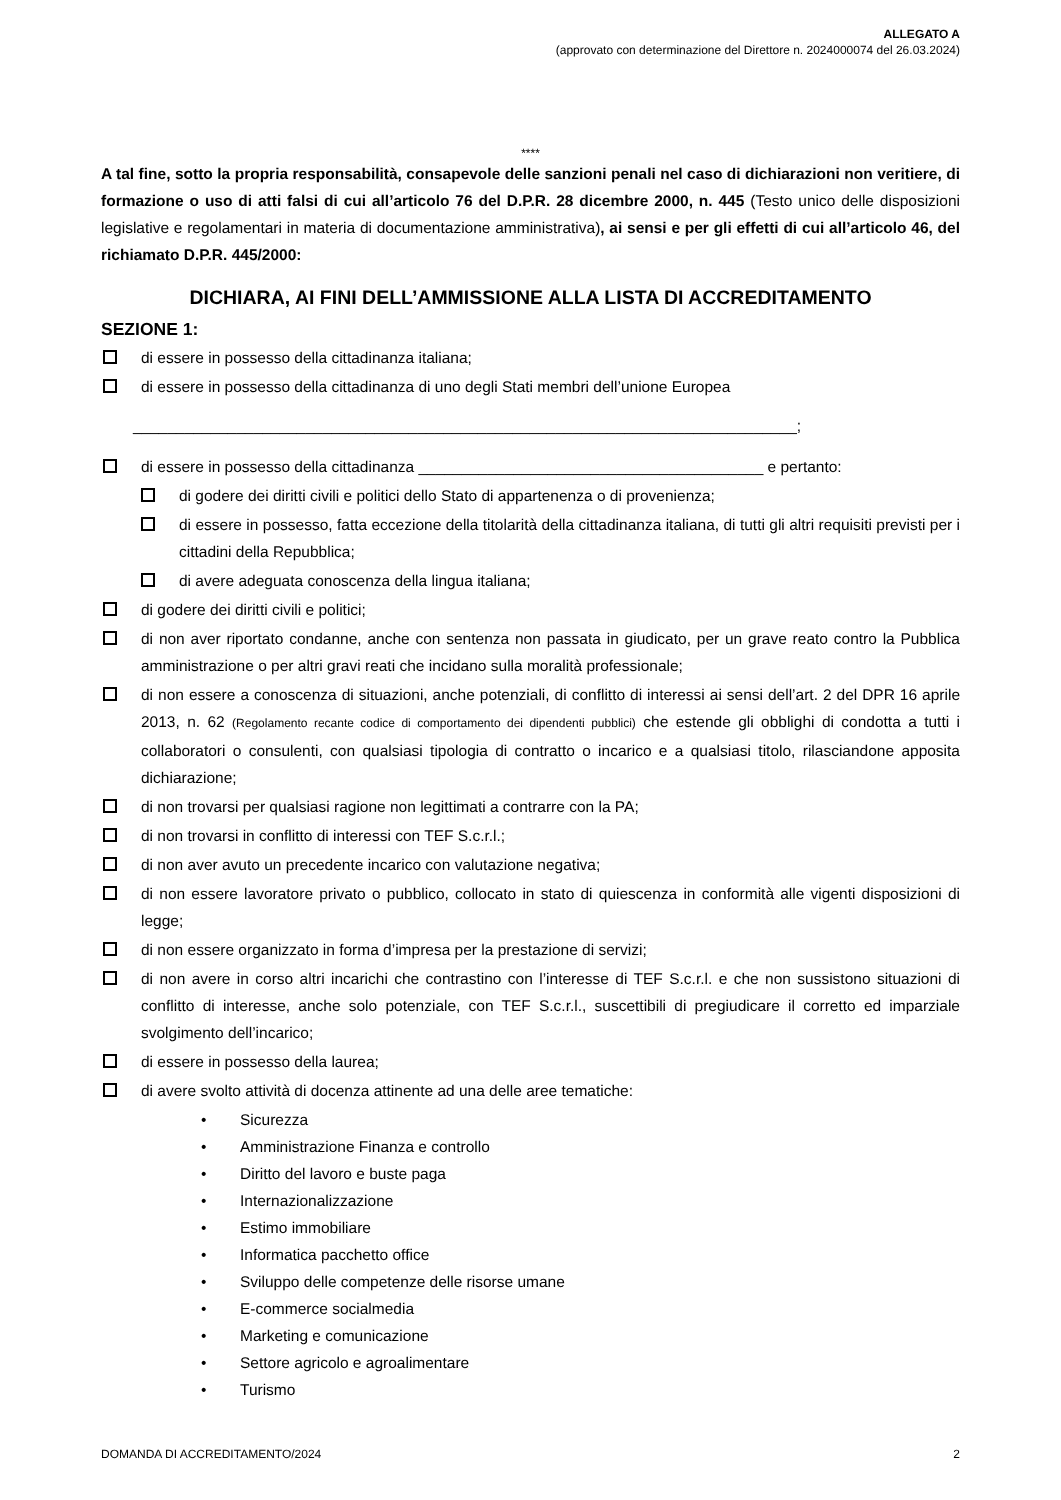ALLEGATO A
(approvato con determinazione del Direttore n. 2024000074 del 26.03.2024)
****
A tal fine, sotto la propria responsabilità, consapevole delle sanzioni penali nel caso di dichiarazioni non veritiere, di formazione o uso di atti falsi di cui all’articolo 76 del D.P.R. 28 dicembre 2000, n. 445 (Testo unico delle disposizioni legislative e regolamentari in materia di documentazione amministrativa), ai sensi e per gli effetti di cui all’articolo 46, del richiamato D.P.R. 445/2000:
DICHIARA, AI FINI DELL’AMMISSIONE ALLA LISTA DI ACCREDITAMENTO
SEZIONE 1:
di essere in possesso della cittadinanza italiana;
di essere in possesso della cittadinanza di uno degli Stati membri dell’unione Europea
_____________________________________________________________________________;
di essere in possesso della cittadinanza ________________________________________ e pertanto:
di godere dei diritti civili e politici dello Stato di appartenenza o di provenienza;
di essere in possesso, fatta eccezione della titolarità della cittadinanza italiana, di tutti gli altri requisiti previsti per i cittadini della Repubblica;
di avere adeguata conoscenza della lingua italiana;
di godere dei diritti civili e politici;
di non aver riportato condanne, anche con sentenza non passata in giudicato, per un grave reato contro la Pubblica amministrazione o per altri gravi reati che incidano sulla moralità professionale;
di non essere a conoscenza di situazioni, anche potenziali, di conflitto di interessi ai sensi dell’art. 2 del DPR 16 aprile 2013, n. 62 (Regolamento recante codice di comportamento dei dipendenti pubblici) che estende gli obblighi di condotta a tutti i collaboratori o consulenti, con qualsiasi tipologia di contratto o incarico e a qualsiasi titolo, rilasciandone apposita dichiarazione;
di non trovarsi per qualsiasi ragione non legittimati a contrarre con la PA;
di non trovarsi in conflitto di interessi con TEF S.c.r.l.;
di non aver avuto un precedente incarico con valutazione negativa;
di non essere lavoratore privato o pubblico, collocato in stato di quiescenza in conformità alle vigenti disposizioni di legge;
di non essere organizzato in forma d’impresa per la prestazione di servizi;
di non avere in corso altri incarichi che contrastino con l’interesse di TEF S.c.r.l. e che non sussistono situazioni di conflitto di interesse, anche solo potenziale, con TEF S.c.r.l., suscettibili di pregiudicare il corretto ed imparziale svolgimento dell’incarico;
di essere in possesso della laurea;
di avere svolto attività di docenza attinente ad una delle aree tematiche:
• Sicurezza
• Amministrazione Finanza e controllo
• Diritto del lavoro e buste paga
• Internazionalizzazione
• Estimo immobiliare
• Informatica pacchetto office
• Sviluppo delle competenze delle risorse umane
• E-commerce socialmedia
• Marketing e comunicazione
• Settore agricolo e agroalimentare
• Turismo
DOMANDA DI ACCREDITAMENTO/2024 2